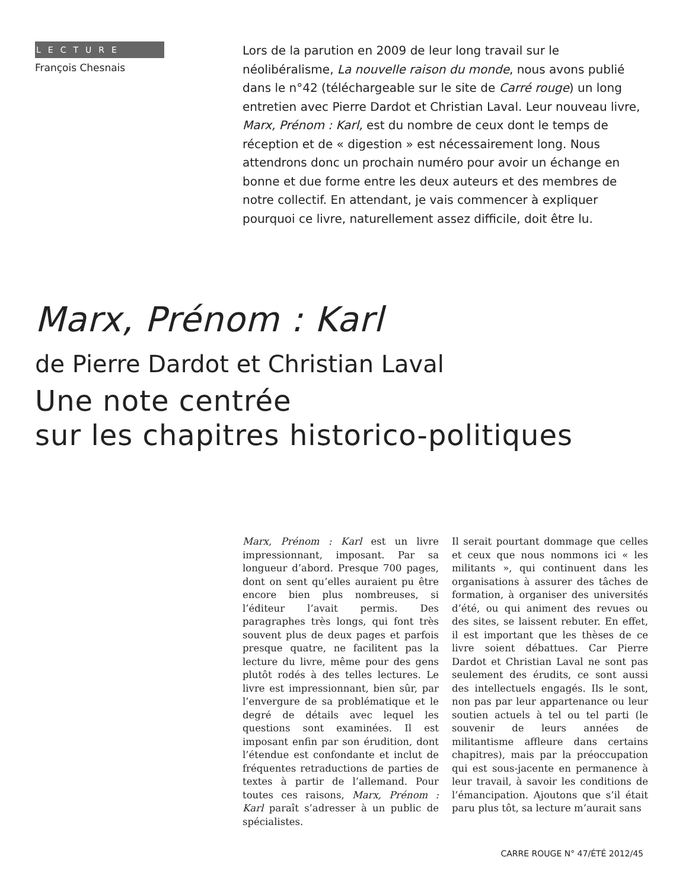LECTURE
François Chesnais
Lors de la parution en 2009 de leur long travail sur le néolibéralisme, La nouvelle raison du monde, nous avons publié dans le n°42 (téléchargeable sur le site de Carré rouge) un long entretien avec Pierre Dardot et Christian Laval. Leur nouveau livre, Marx, Prénom : Karl, est du nombre de ceux dont le temps de réception et de « digestion » est nécessairement long. Nous attendrons donc un prochain numéro pour avoir un échange en bonne et due forme entre les deux auteurs et des membres de notre collectif. En attendant, je vais commencer à expliquer pourquoi ce livre, naturellement assez difficile, doit être lu.
Marx, Prénom : Karl
de Pierre Dardot et Christian Laval
Une note centrée
sur les chapitres historico-politiques
Marx, Prénom : Karl est un livre impressionnant, imposant. Par sa longueur d’abord. Presque 700 pages, dont on sent qu’elles auraient pu être encore bien plus nombreuses, si l’éditeur l’avait permis. Des paragraphes très longs, qui font très souvent plus de deux pages et parfois presque quatre, ne facilitent pas la lecture du livre, même pour des gens plutôt rodés à des telles lectures. Le livre est impressionnant, bien sûr, par l’envergure de sa problématique et le degré de détails avec lequel les questions sont examinées. Il est imposant enfin par son érudition, dont l’étendue est confondante et inclut de fréquentes retraductions de parties de textes à partir de l’allemand. Pour toutes ces raisons, Marx, Prénom : Karl paraît s’adresser à un public de spécialistes.
Il serait pourtant dommage que celles et ceux que nous nommons ici « les militants », qui continuent dans les organisations à assurer des tâches de formation, à organiser des universités d’été, ou qui animent des revues ou des sites, se laissent rebuter. En effet, il est important que les thèses de ce livre soient débattues. Car Pierre Dardot et Christian Laval ne sont pas seulement des érudits, ce sont aussi des intellectuels engagés. Ils le sont, non pas par leur appartenance ou leur soutien actuels à tel ou tel parti (le souvenir de leurs années de militantisme affleure dans certains chapitres), mais par la préoccupation qui est sous-jacente en permanence à leur travail, à savoir les conditions de l’émancipation. Ajoutons que s’il était paru plus tôt, sa lecture m’aurait sans
CARRE ROUGE N° 47/ÉTÉ 2012/45